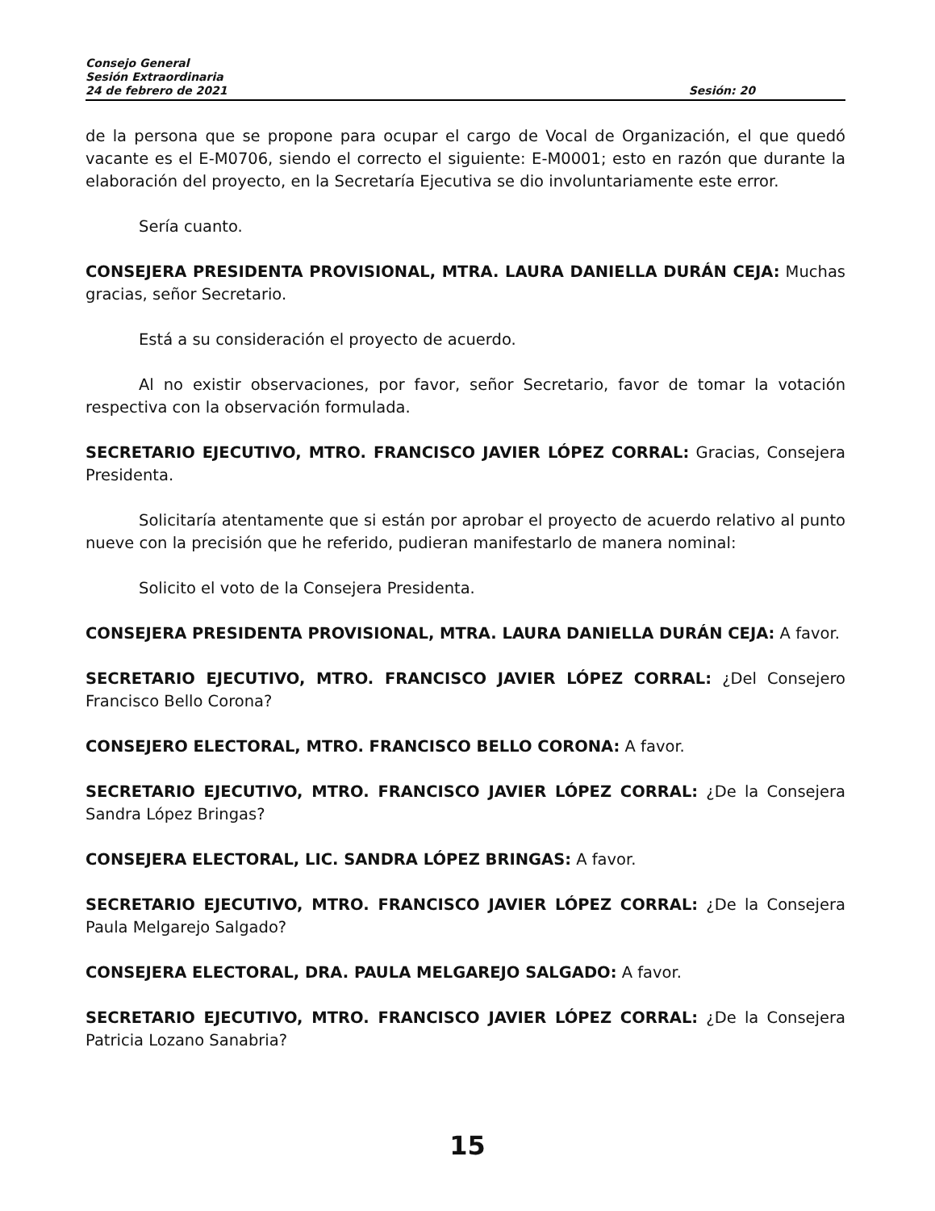Consejo General
Sesión Extraordinaria
24 de febrero de 2021 Sesión: 20
de la persona que se propone para ocupar el cargo de Vocal de Organización, el que quedó vacante es el E-M0706, siendo el correcto el siguiente: E-M0001; esto en razón que durante la elaboración del proyecto, en la Secretaría Ejecutiva se dio involuntariamente este error.
Sería cuanto.
CONSEJERA PRESIDENTA PROVISIONAL, MTRA. LAURA DANIELLA DURÁN CEJA: Muchas gracias, señor Secretario.
Está a su consideración el proyecto de acuerdo.
Al no existir observaciones, por favor, señor Secretario, favor de tomar la votación respectiva con la observación formulada.
SECRETARIO EJECUTIVO, MTRO. FRANCISCO JAVIER LÓPEZ CORRAL: Gracias, Consejera Presidenta.
Solicitaría atentamente que si están por aprobar el proyecto de acuerdo relativo al punto nueve con la precisión que he referido, pudieran manifestarlo de manera nominal:
Solicito el voto de la Consejera Presidenta.
CONSEJERA PRESIDENTA PROVISIONAL, MTRA. LAURA DANIELLA DURÁN CEJA: A favor.
SECRETARIO EJECUTIVO, MTRO. FRANCISCO JAVIER LÓPEZ CORRAL: ¿Del Consejero Francisco Bello Corona?
CONSEJERO ELECTORAL, MTRO. FRANCISCO BELLO CORONA: A favor.
SECRETARIO EJECUTIVO, MTRO. FRANCISCO JAVIER LÓPEZ CORRAL: ¿De la Consejera Sandra López Bringas?
CONSEJERA ELECTORAL, LIC. SANDRA LÓPEZ BRINGAS: A favor.
SECRETARIO EJECUTIVO, MTRO. FRANCISCO JAVIER LÓPEZ CORRAL: ¿De la Consejera Paula Melgarejo Salgado?
CONSEJERA ELECTORAL, DRA. PAULA MELGAREJO SALGADO: A favor.
SECRETARIO EJECUTIVO, MTRO. FRANCISCO JAVIER LÓPEZ CORRAL: ¿De la Consejera Patricia Lozano Sanabria?
15